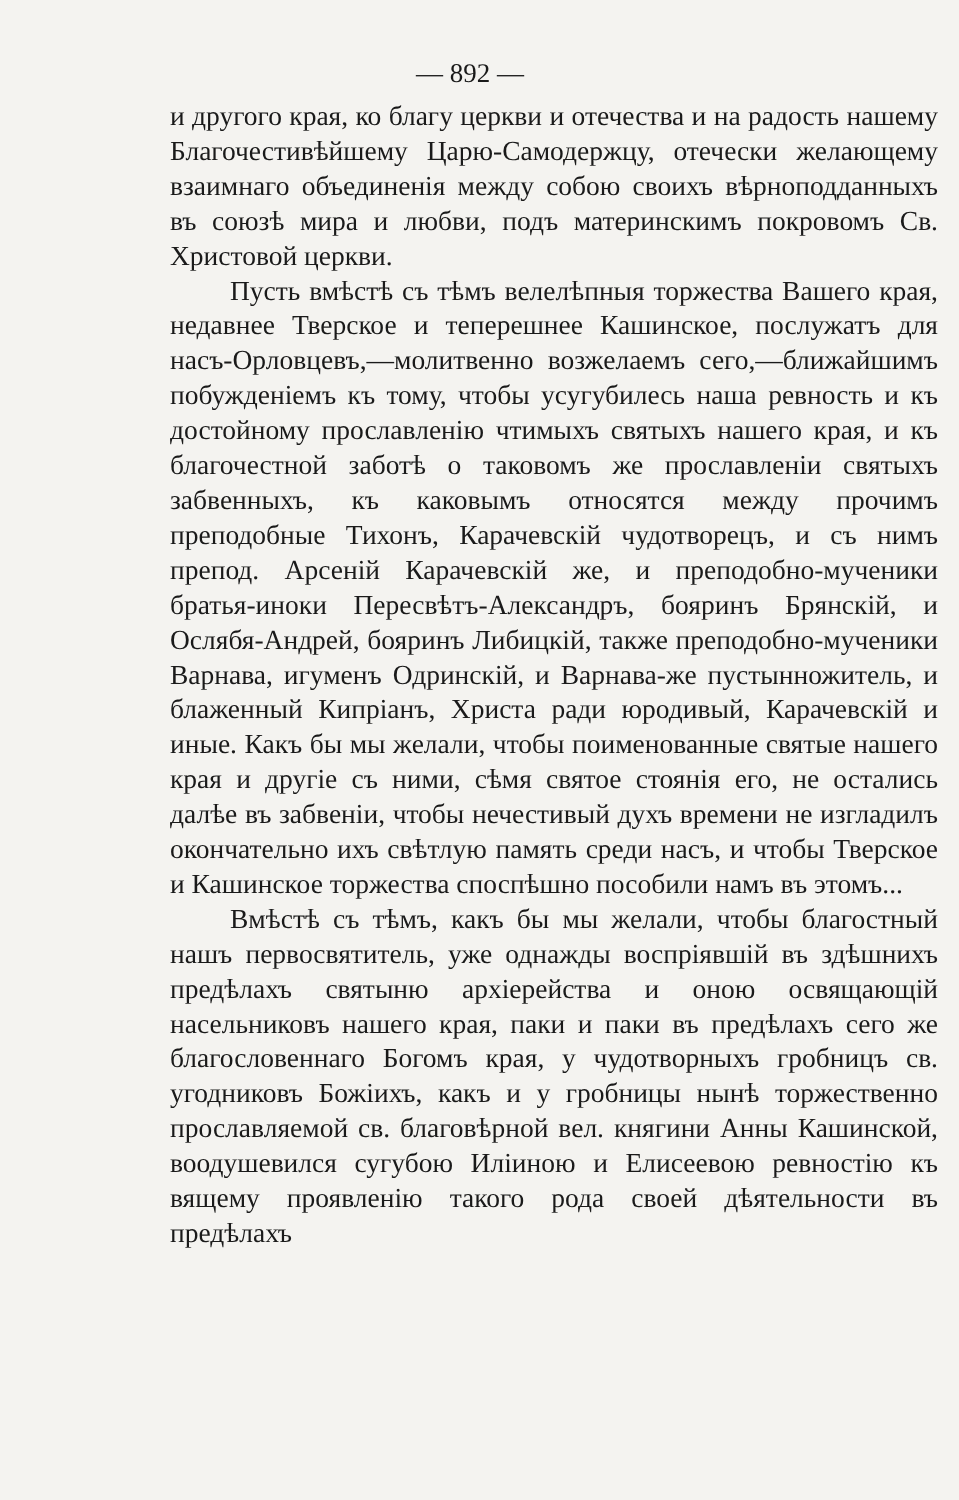— 892 —
и другого края, ко благу церкви и отечества и на радость нашему Благочестивѣйшему Царю-Самодержцу, отечески желающему взаимнаго объединенія между собою своихъ вѣрноподданныхъ въ союзѣ мира и любви, подъ материнскимъ покровомъ Св. Христовой церкви.
Пусть вмѣстѣ съ тѣмъ велелѣпныя торжества Вашего края, недавнее Тверское и теперешнее Кашинское, послужатъ для насъ-Орловцевъ,—молитвенно возжелаемъ сего,—ближайшимъ побужденіемъ къ тому, чтобы усугубилесь наша ревность и къ достойному прославленію чтимыхъ святыхъ нашего края, и къ благочестной заботѣ о таковомъ же прославленіи святыхъ забвенныхъ, къ каковымъ относятся между прочимъ преподобные Тихонъ, Карачевскій чудотворецъ, и съ нимъ препод. Арсеній Карачевскій же, и преподобно-мученики братья-иноки Пересвѣтъ-Александръ, бояринъ Брянскій, и Ослябя-Андрей, бояринъ Либицкій, также преподобно-мученики Варнава, игуменъ Одринскій, и Варнава-же пустынножитель, и блаженный Кипріанъ, Христа ради юродивый, Карачевскій и иные. Какъ бы мы желали, чтобы поименованные святые нашего края и другіе съ ними, сѣмя святое стоянія его, не остались далѣе въ забвеніи, чтобы нечестивый духъ времени не изгладилъ окончательно ихъ свѣтлую память среди насъ, и чтобы Тверское и Кашинское торжества споспѣшно пособили намъ въ этомъ...
Вмѣстѣ съ тѣмъ, какъ бы мы желали, чтобы благостный нашъ первосвятитель, уже однажды воспріявшій въ здѣшнихъ предѣлахъ святыню архіерейства и оною освящающій насельниковъ нашего края, паки и паки въ предѣлахъ сего же благословеннаго Богомъ края, у чудотворныхъ гробницъ св. угодниковъ Божіихъ, какъ и у гробницы нынѣ торжественно прославляемой св. благовѣрной вел. княгини Анны Кашинской, воодушевился сугубою Иліиною и Елисеевою ревностію къ вящему проявленію такого рода своей дѣятельности въ предѣлахъ